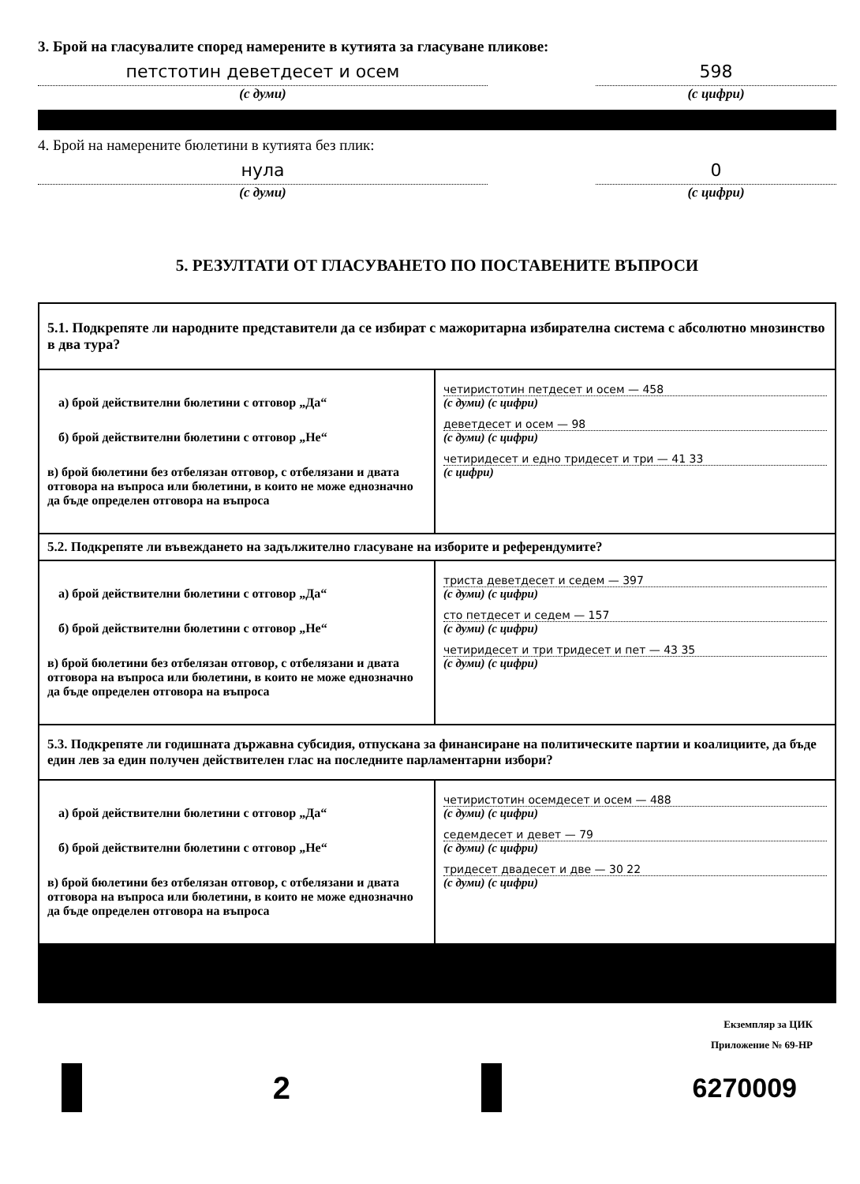3. Брой на гласувалите според намерените в кутията за гласуване пликове:
петстотин деветдесет и осем 598
(с думи) (с цифри)
4. Брой на намерените бюлетини в кутията без плик:
нула 0
(с думи) (с цифри)
5. РЕЗУЛТАТИ ОТ ГЛАСУВАНЕТО ПО ПОСТАВЕНИТЕ ВЪПРОСИ
| 5.1. Подкрепяте ли народните представители да се избират с мажоритарна избирателна система с абсолютно мнозинство в два тура? | |
| а) брой действителни бюлетини с отговор „Да“ б) брой действителни бюлетини с отговор „Не“ в) брой бюлетини без отбелязан отговор, с отбелязани и двата отговора на въпроса или бюлетини, в които не може еднозначно да бъде определен отговора на въпроса | четиристотин петдесет и осем — 458 (с думи) (с цифри) деветдесет и осем — 98 (с думи) (с цифри) четиридесет и едно тридесет и три — 41 33 (с цифри) |
| 5.2. Подкрепяте ли въвеждането на задължително гласуване на изборите и референдумите? | |
| а) брой действителни бюлетини с отговор „Да“ б) брой действителни бюлетини с отговор „Не“ в) брой бюлетини без отбелязан отговор, с отбелязани и двата отговора на въпроса или бюлетини, в които не може еднозначно да бъде определен отговора на въпроса | триста деветдесет и седем — 397 (с думи) (с цифри) сто петдесет и седем — 157 (с думи) (с цифри) четиридесет и три тридесет и пет — 43 35 (с думи) (с цифри) |
| 5.3. Подкрепяте ли годишната държавна субсидия, отпускана за финансиране на политическите партии и коалициите, да бъде един лев за един получен действителен глас на последните парламентарни избори? | |
| а) брой действителни бюлетини с отговор „Да“ б) брой действителни бюлетини с отговор „Не“ в) брой бюлетини без отбелязан отговор, с отбелязани и двата отговора на въпроса или бюлетини, в които не може еднозначно да бъде определен отговора на въпроса | четиристотин осемдесет и осем — 488 (с думи) (с цифри) седемдесет и девет — 79 (с думи) (с цифри) тридесет двадесет и две — 30 22 (с думи) (с цифри) |
Екземпляр за ЦИК
Приложение № 69-НР
2
6270009